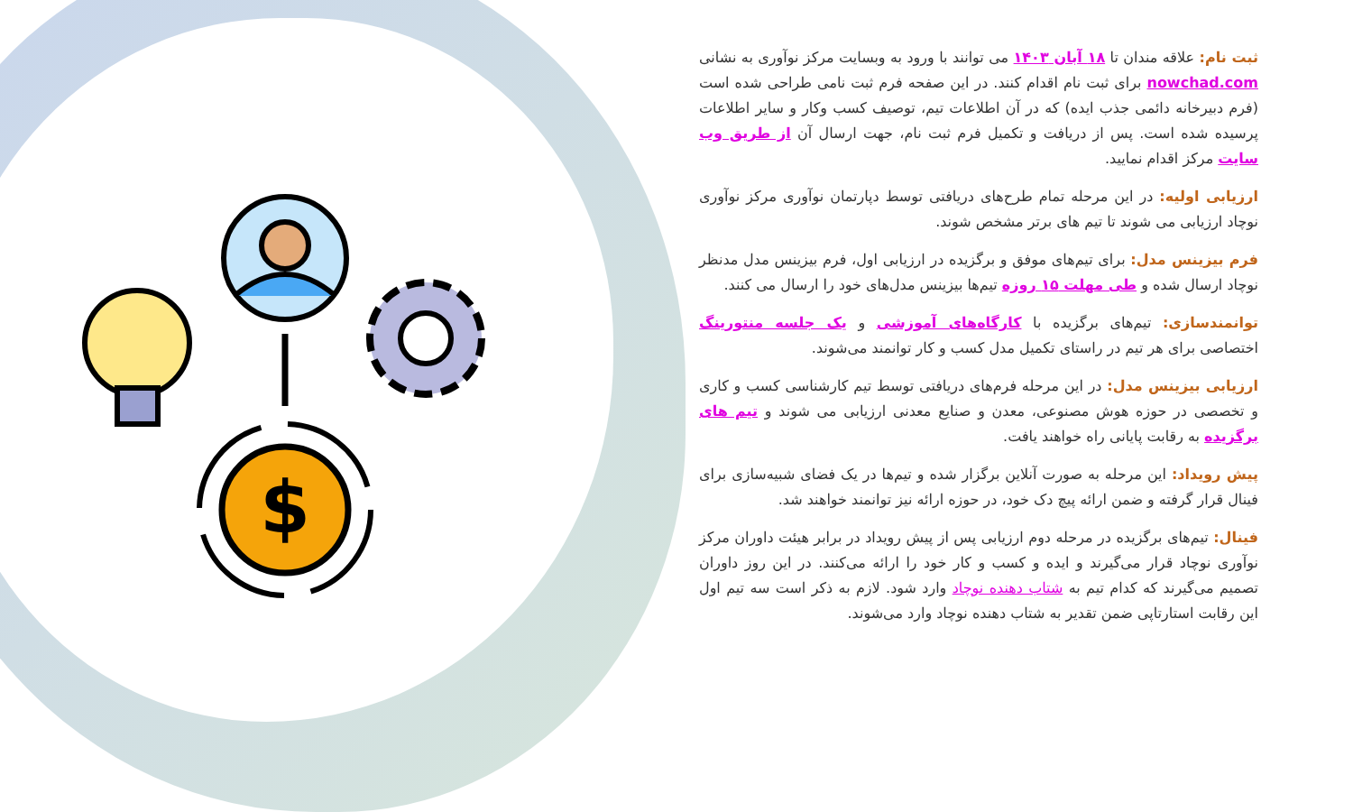$
ثبت نام: علاقه مندان تا ۱۸ آبان ۱۴۰۳ می توانند با ورود به وبسایت مرکز نوآوری به نشانی nowchad.com برای ثبت نام اقدام کنند. در این صفحه فرم ثبت نامی طراحی شده است (فرم دبیرخانه دائمی جذب ایده) که در آن اطلاعات تیم، توصیف کسب وکار و سایر اطلاعات پرسیده شده است. پس از دریافت و تکمیل فرم ثبت نام، جهت ارسال آن از طریق وب سایت مرکز اقدام نمایید.
ارزیابی اولیه: در این مرحله تمام طرح‌های دریافتی توسط دپارتمان نوآوری مرکز نوآوری نوچاد ارزیابی می شوند تا تیم های برتر مشخص شوند.
فرم بیزینس مدل: برای تیم‌های موفق و برگزیده در ارزیابی اول، فرم بیزینس مدل مدنظر نوچاد ارسال شده و طی مهلت ۱۵ روزه تیم‌ها بیزینس مدل‌های خود را ارسال می کنند.
توانمندسازی: تیم‌های برگزیده با کارگاه‌های آموزشی و یک جلسه منتورینگ اختصاصی برای هر تیم در راستای تکمیل مدل کسب و کار توانمند می‌شوند.
ارزیابی بیزینس مدل: در این مرحله فرم‌های دریافتی توسط تیم کارشناسی کسب و کاری و تخصصی در حوزه هوش مصنوعی، معدن و صنایع معدنی ارزیابی می شوند و تیم های برگزیده به رقابت پایانی راه خواهند یافت.
پیش رویداد: این مرحله به صورت آنلاین برگزار شده و تیم‌ها در یک فضای شبیه‌سازی برای فینال قرار گرفته و ضمن ارائه پیچ دک خود، در حوزه ارائه نیز توانمند خواهند شد.
فینال: تیم‌های برگزیده در مرحله دوم ارزیابی پس از پیش رویداد در برابر هیئت داوران مرکز نوآوری نوچاد قرار می‌گیرند و ایده و کسب و کار خود را ارائه می‌کنند. در این روز داوران تصمیم می‌گیرند که کدام تیم به شتاب دهنده نوچاد وارد شود. لازم به ذکر است سه تیم اول این رقابت استارتاپی ضمن تقدیر به شتاب دهنده نوچاد وارد می‌شوند.